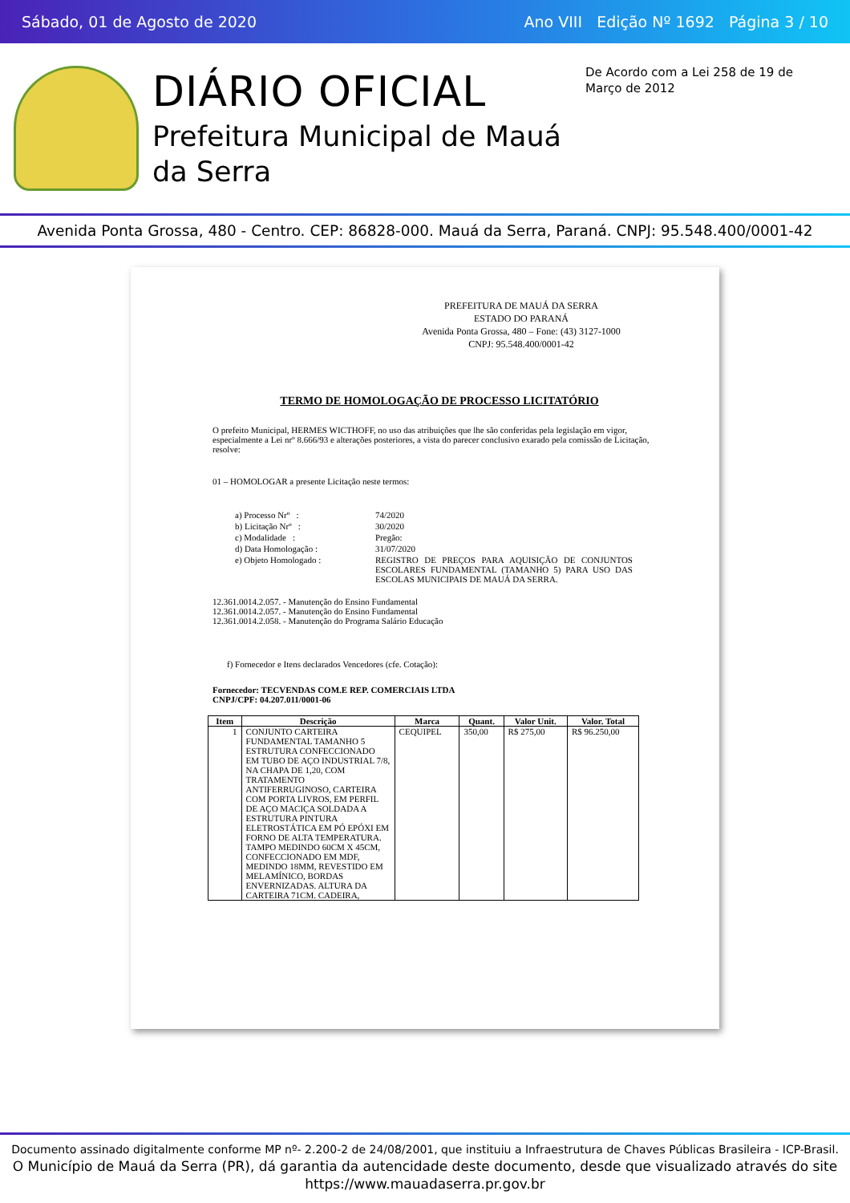Sábado, 01 de Agosto de 2020 Ano VIII Edição Nº 1692 Página 3 / 10
DIÁRIO OFICIAL
Prefeitura Municipal de Mauá da Serra
De Acordo com a Lei 258 de 19 de Março de 2012
Avenida Ponta Grossa, 480 - Centro. CEP: 86828-000. Mauá da Serra, Paraná. CNPJ: 95.548.400/0001-42
PREFEITURA DE MAUÁ DA SERRA
ESTADO DO PARANÁ
Avenida Ponta Grossa, 480 – Fone: (43) 3127-1000
CNPJ: 95.548.400/0001-42
TERMO DE HOMOLOGAÇÃO DE PROCESSO LICITATÓRIO
O prefeito Municipal, HERMES WICTHOFF, no uso das atribuições que lhe são conferidas pela legislação em vigor, especialmente a Lei nrº 8.666/93 e alterações posteriores, a vista do parecer conclusivo exarado pela comissão de Licitação, resolve:
01 – HOMOLOGAR a presente Licitação neste termos:
| a) Processo Nrº : | 74/2020 |
| b) Licitação Nrº : | 30/2020 |
| c) Modalidade : | Pregão: |
| d) Data Homologação : | 31/07/2020 |
| e) Objeto Homologado : | REGISTRO DE PREÇOS PARA AQUISIÇÃO DE CONJUNTOS ESCOLARES FUNDAMENTAL (TAMANHO 5) PARA USO DAS ESCOLAS MUNICIPAIS DE MAUÁ DA SERRA. |
12.361.0014.2.057. - Manutenção do Ensino Fundamental
12.361.0014.2.057. - Manutenção do Ensino Fundamental
12.361.0014.2.058. - Manutenção do Programa Salário Educação
f) Fornecedor e Itens declarados Vencedores (cfe. Cotação):
Fornecedor: TECVENDAS COM.E REP. COMERCIAIS LTDA
CNPJ/CPF: 04.207.011/0001-06
| Item | Descrição | Marca | Quant. | Valor Unit. | Valor. Total |
| --- | --- | --- | --- | --- | --- |
| 1 | CONJUNTO CARTEIRA FUNDAMENTAL TAMANHO 5 ESTRUTURA CONFECCIONADO EM TUBO DE AÇO INDUSTRIAL 7/8, NA CHAPA DE 1,20, COM TRATAMENTO ANTIFERRUGINOSO, CARTEIRA COM PORTA LIVROS, EM PERFIL DE AÇO MACIÇA SOLDADA A ESTRUTURA PINTURA ELETROSTÁTICA EM PÓ EPÓXI EM FORNO DE ALTA TEMPERATURA. TAMPO MEDINDO 60CM X 45CM, CONFECCIONADO EM MDF, MEDINDO 18MM, REVESTIDO EM MELAMÍNICO, BORDAS ENVERNIZADAS. ALTURA DA CARTEIRA 71CM. CADEIRA, | CEQUIPEL | 350,00 | R$ 275,00 | R$ 96.250,00 |
Documento assinado digitalmente conforme MP nº- 2.200-2 de 24/08/2001, que instituiu a Infraestrutura de Chaves Públicas Brasileira - ICP-Brasil.
O Município de Mauá da Serra (PR), dá garantia da autencidade deste documento, desde que visualizado através do site https://www.mauadaserra.pr.gov.br